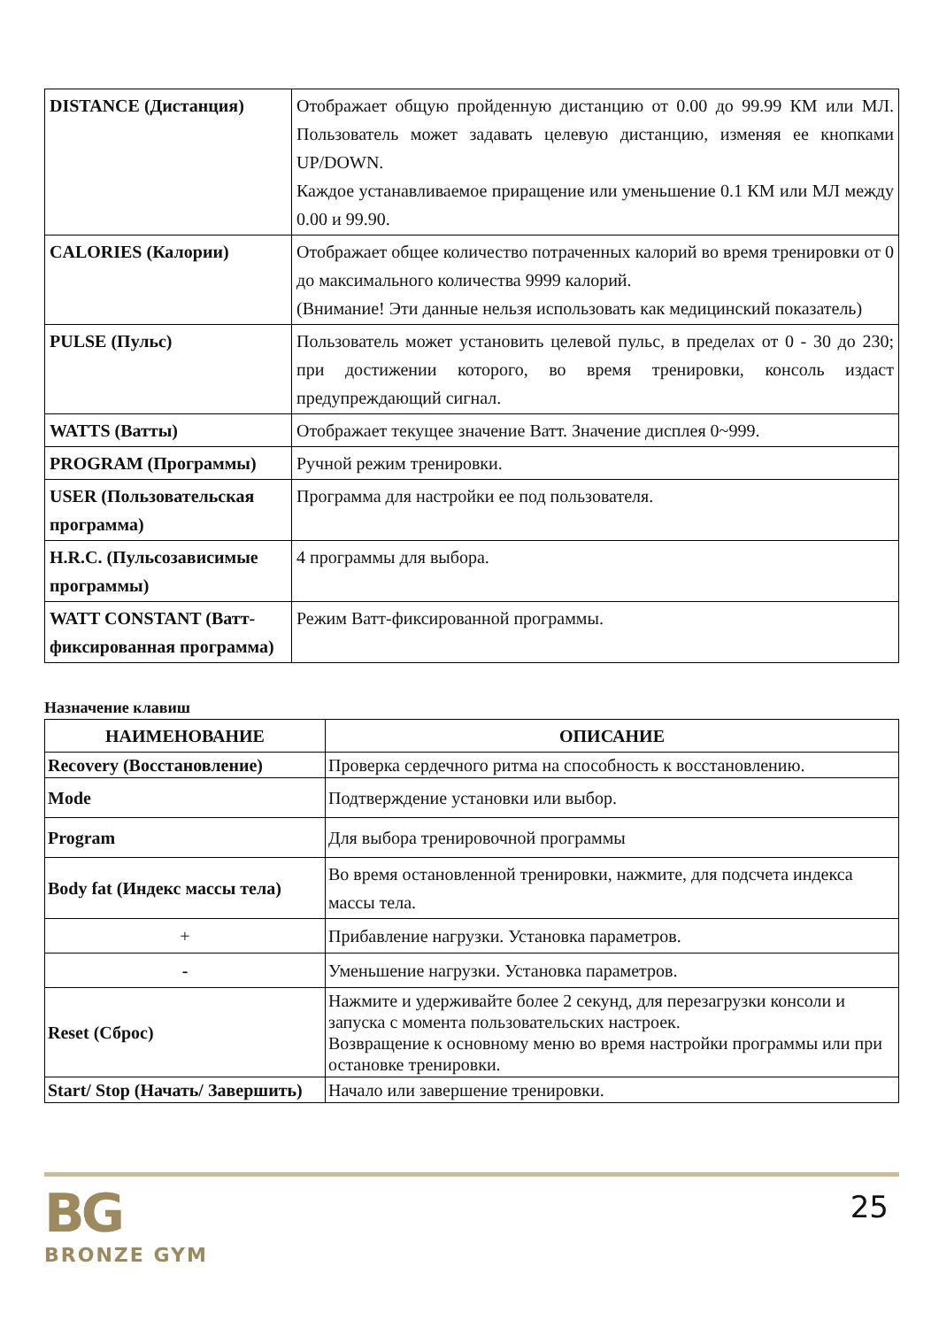| DISTANCE (Дистанция) | Отображает общую пройденную дистанцию от 0.00 до 99.99 КМ или МЛ. Пользователь может задавать целевую дистанцию, изменяя ее кнопками UP/DOWN. Каждое устанавливаемое приращение или уменьшение 0.1 КМ или МЛ между 0.00 и 99.90. |
| CALORIES (Калории) | Отображает общее количество потраченных калорий во время тренировки от 0 до максимального количества 9999 калорий. (Внимание! Эти данные нельзя использовать как медицинский показатель) |
| PULSE (Пульс) | Пользователь может установить целевой пульс, в пределах от 0 - 30 до 230; при достижении которого, во время тренировки, консоль издаст предупреждающий сигнал. |
| WATTS (Ватты) | Отображает текущее значение Ватт. Значение дисплея 0~999. |
| PROGRAM (Программы) | Ручной режим тренировки. |
| USER (Пользовательская программа) | Программа для настройки ее под пользователя. |
| H.R.C. (Пульсозависимые программы) | 4 программы для выбора. |
| WATT CONSTANT (Ватт-фиксированная программа) | Режим Ватт-фиксированной программы. |
Назначение клавиш
| НАИМЕНОВАНИЕ | ОПИСАНИЕ |
| --- | --- |
| Recovery (Восстановление) | Проверка сердечного ритма на способность к восстановлению. |
| Mode | Подтверждение установки или выбор. |
| Program | Для выбора тренировочной программы |
| Body fat (Индекс массы тела) | Во время остановленной тренировки, нажмите, для подсчета индекса массы тела. |
| + | Прибавление нагрузки. Установка параметров. |
| - | Уменьшение нагрузки. Установка параметров. |
| Reset (Сброс) | Нажмите и удерживайте более 2 секунд, для перезагрузки консоли и запуска с момента пользовательских настроек. Возвращение к основному меню во время настройки программы или при остановке тренировки. |
| Start/ Stop (Начать/ Завершить) | Начало или завершение тренировки. |
BG
BRONZE GYM
25